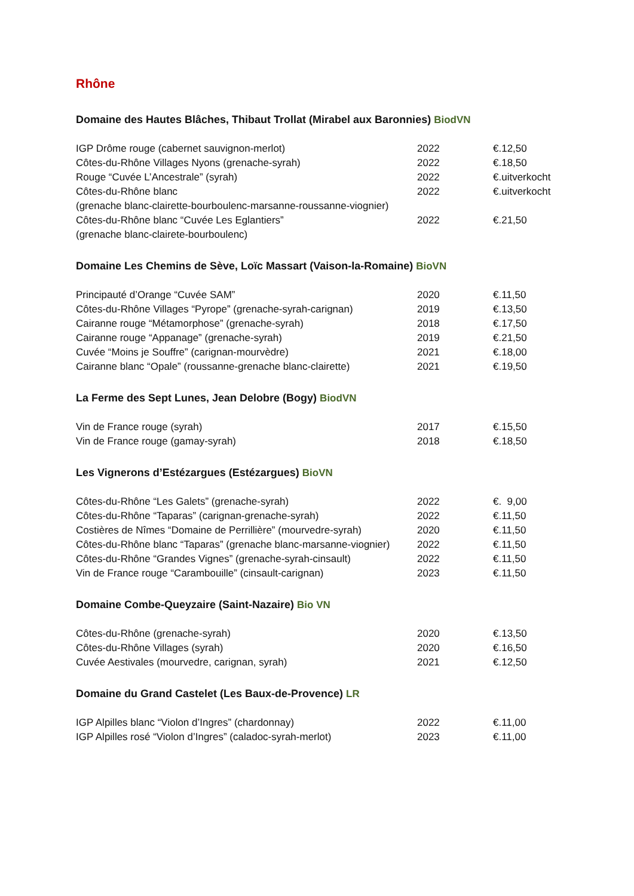Rhône
Domaine des Hautes Blâches, Thibaut Trollat (Mirabel aux Baronnies) BiodVN
| IGP Drôme rouge (cabernet sauvignon-merlot) | 2022 | €.12,50 |
| Côtes-du-Rhône Villages Nyons (grenache-syrah) | 2022 | €.18,50 |
| Rouge “Cuvée L’Ancestrale” (syrah) | 2022 | €.uitverkocht |
| Côtes-du-Rhône blanc | 2022 | €.uitverkocht |
| (grenache blanc-clairette-bourboulenc-marsanne-roussanne-viognier) | | |
| Côtes-du-Rhône blanc “Cuvée Les Eglantiers” | 2022 | €.21,50 |
| (grenache blanc-clairete-bourboulenc) | | |
Domaine Les Chemins de Sève, Loïc Massart (Vaison-la-Romaine) BioVN
| Principauté d’Orange “Cuvée SAM” | 2020 | €.11,50 |
| Côtes-du-Rhône Villages “Pyrope” (grenache-syrah-carignan) | 2019 | €.13,50 |
| Cairanne rouge “Métamorphose” (grenache-syrah) | 2018 | €.17,50 |
| Cairanne rouge “Appanage” (grenache-syrah) | 2019 | €.21,50 |
| Cuvée “Moins je Souffre” (carignan-mourvèdre) | 2021 | €.18,00 |
| Cairanne blanc “Opale” (roussanne-grenache blanc-clairette) | 2021 | €.19,50 |
La Ferme des Sept Lunes, Jean Delobre (Bogy) BiodVN
| Vin de France rouge (syrah) | 2017 | €.15,50 |
| Vin de France rouge (gamay-syrah) | 2018 | €.18,50 |
Les Vignerons d’Estézargues (Estézargues) BioVN
| Côtes-du-Rhône “Les Galets” (grenache-syrah) | 2022 | €. 9,00 |
| Côtes-du-Rhône “Taparas” (carignan-grenache-syrah) | 2022 | €.11,50 |
| Costières de Nîmes “Domaine de Perrillière” (mourvedre-syrah) | 2020 | €.11,50 |
| Côtes-du-Rhône blanc “Taparas” (grenache blanc-marsanne-viognier) | 2022 | €.11,50 |
| Côtes-du-Rhône “Grandes Vignes” (grenache-syrah-cinsault) | 2022 | €.11,50 |
| Vin de France rouge “Carambouille” (cinsault-carignan) | 2023 | €.11,50 |
Domaine Combe-Queyzaire (Saint-Nazaire) Bio VN
| Côtes-du-Rhône (grenache-syrah) | 2020 | €.13,50 |
| Côtes-du-Rhône Villages (syrah) | 2020 | €.16,50 |
| Cuvée Aestivales (mourvedre, carignan, syrah) | 2021 | €.12,50 |
Domaine du Grand Castelet (Les Baux-de-Provence) LR
| IGP Alpilles blanc “Violon d’Ingres” (chardonnay) | 2022 | €.11,00 |
| IGP Alpilles rosé “Violon d’Ingres” (caladoc-syrah-merlot) | 2023 | €.11,00 |